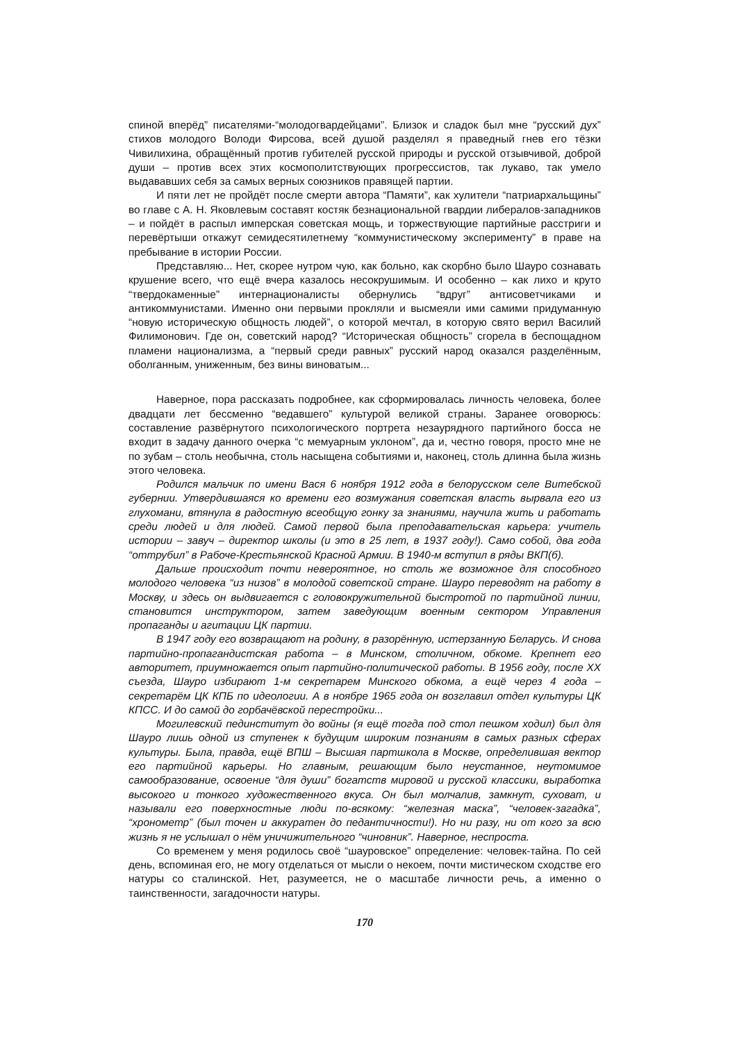спиной вперёд” писателями-“молодогвардейцами”. Близок и сладок был мне “русский дух” стихов молодого Володи Фирсова, всей душой разделял я праведный гнев его тёзки Чивилихина, обращённый против губителей русской природы и русской отзывчивой, доброй души – против всех этих космополитствующих прогрессистов, так лукаво, так умело выдававших себя за самых верных союзников правящей партии.
И пяти лет не пройдёт после смерти автора “Памяти”, как хулители “патриархальщины” во главе с А. Н. Яковлевым составят костяк безнациональной гвардии либералов-западников – и пойдёт в распыл имперская советская мощь, и торжествующие партийные расстриги и перевёртыши откажут семидесятилетнему “коммунистическому эксперименту” в праве на пребывание в истории России.
Представляю... Нет, скорее нутром чую, как больно, как скорбно было Шауро сознавать крушение всего, что ещё вчера казалось несокрушимым. И особенно – как лихо и круто “твердокаменные” интернационалисты обернулись “вдруг” антисоветчиками и антикоммунистами. Именно они первыми прокляли и высмеяли ими самими придуманную “новую историческую общность людей”, о которой мечтал, в которую свято верил Василий Филимонович. Где он, советский народ? “Историческая общность” сгорела в беспощадном пламени национализма, а “первый среди равных” русский народ оказался разделённым, оболганным, униженным, без вины виноватым...
Наверное, пора рассказать подробнее, как сформировалась личность человека, более двадцати лет бессменно “ведавшего” культурой великой страны. Заранее оговорюсь: составление развёрнутого психологического портрета незаурядного партийного босса не входит в задачу данного очерка “с мемуарным уклоном”, да и, честно говоря, просто мне не по зубам – столь необычна, столь насыщена событиями и, наконец, столь длинна была жизнь этого человека.
Родился мальчик по имени Вася 6 ноября 1912 года в белорусском селе Витебской губернии. Утвердившаяся ко времени его возмужания советская власть вырвала его из глухомани, втянула в радостную всеобщую гонку за знаниями, научила жить и работать среди людей и для людей. Самой первой была преподавательская карьера: учитель истории – завуч – директор школы (и это в 25 лет, в 1937 году!). Само собой, два года “оттрубил” в Рабоче-Крестьянской Красной Армии. В 1940-м вступил в ряды ВКП(б).
Дальше происходит почти невероятное, но столь же возможное для способного молодого человека “из низов” в молодой советской стране. Шауро переводят на работу в Москву, и здесь он выдвигается с головокружительной быстротой по партийной линии, становится инструктором, затем заведующим военным сектором Управления пропаганды и агитации ЦК партии.
В 1947 году его возвращают на родину, в разорённую, истерзанную Беларусь. И снова партийно-пропагандистская работа – в Минском, столичном, обкоме. Крепнет его авторитет, приумножается опыт партийно-политической работы. В 1956 году, после XX съезда, Шауро избирают 1-м секретарем Минского обкома, а ещё через 4 года – секретарём ЦК КПБ по идеологии. А в ноябре 1965 года он возглавил отдел культуры ЦК КПСС. И до самой до горбачёвской перестройки...
Могилевский пединститут до войны (я ещё тогда под стол пешком ходил) был для Шауро лишь одной из ступенек к будущим широким познаниям в самых разных сферах культуры. Была, правда, ещё ВПШ – Высшая партшкола в Москве, определившая вектор его партийной карьеры. Но главным, решающим было неустанное, неутомимое самообразование, освоение “для души” богатств мировой и русской классики, выработка высокого и тонкого художественного вкуса. Он был молчалив, замкнут, суховат, и называли его поверхностные люди по-всякому: “железная маска”, “человек-загадка”, “хронометр” (был точен и аккуратен до педантичности!). Но ни разу, ни от кого за всю жизнь я не услышал о нём уничижительного “чиновник”. Наверное, неспроста.
Со временем у меня родилось своё “шауровское” определение: человек-тайна. По сей день, вспоминая его, не могу отделаться от мысли о некоем, почти мистическом сходстве его натуры со сталинской. Нет, разумеется, не о масштабе личности речь, а именно о таинственности, загадочности натуры.
170